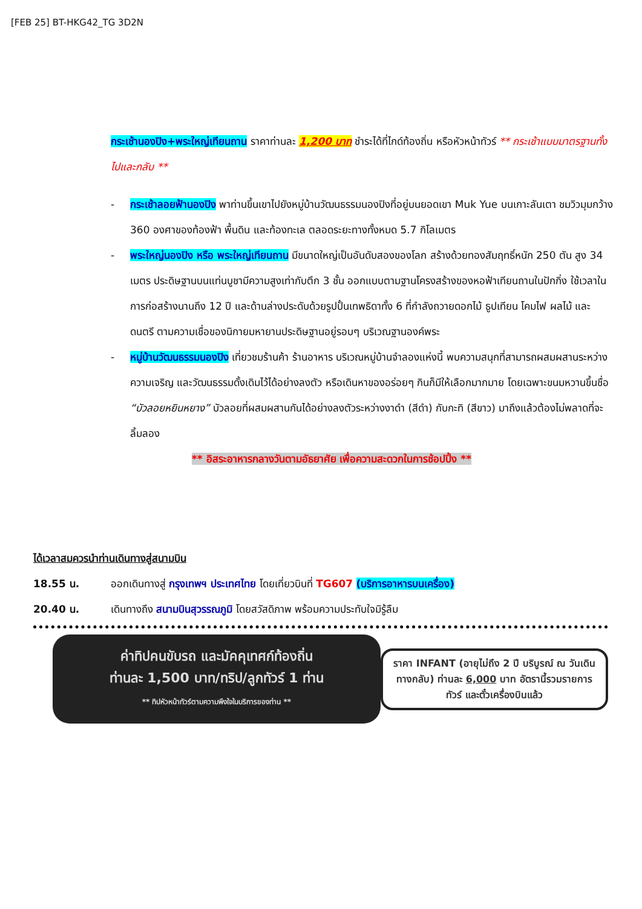[FEB 25] BT-HKG42_TG 3D2N
กระเช้านองปิง+พระใหญ่เทียนถาน ราคาท่านละ 1,200 บาท ชำระได้ที่ไกด์ท้องถิ่น หรือหัวหน้าทัวร์ ** กระเช้าแบบมาตรฐานทั้งไปและกลับ **
- กระเช้าลอยฟ้านองปิง พาท่านขึ้นเขาไปยังหมู่บ้านวัฒนธรรมนองปิงที่อยู่บนยอดเขา Muk Yue บนเกาะลันเตา ชมวิวมุมกว้าง 360 องศาของท้องฟ้า พื้นดิน และท้องทะเล ตลอดระยะทางทั้งหมด 5.7 กิโลเมตร
- พระใหญ่นองปิง หรือ พระใหญ่เทียนถาน มีขนาดใหญ่เป็นอันดับสองของโลก สร้างด้วยทองสัมฤทธิ์หนัก 250 ตัน สูง 34 เมตร ประดิษฐานบนแท่นบูชามีความสูงเท่ากับตึก 3 ชั้น ออกแบบตามฐานโครงสร้างของหอฟ้าเทียนถานในปักกิ่ง ใช้เวลาในการก่อสร้างนานถึง 12 ปี และด้านล่างประดับด้วยรูปปั้นเทพธิดาทั้ง 6 ที่กำลังถวายดอกไม้ ธูปเทียน โคมไฟ ผลไม้ และดนตรี ตามความเชื่อของนิกายมหายานประดิษฐานอยู่รอบๆ บริเวณฐานองค์พระ
- หมู่บ้านวัฒนธรรมนองปิง เที่ยวชมร้านค้า ร้านอาหาร บริเวณหมู่บ้านจำลองแห่งนี้ พบความสนุกที่สามารถผสมผสานระหว่างความเจริญ และวัฒนธรรมดั้งเดิมไว้ได้อย่างลงตัว หรือเดินหาของอร่อยๆ กินก็มีให้เลือกมากมาย โดยเฉพาะขนมหวานขึ้นชื่อ “บัวลอยหยินหยาง” บัวลอยที่ผสมผสานกันได้อย่างลงตัวระหว่างงาดำ (สีดำ) กับกะทิ (สีขาว) มาถึงแล้วต้องไม่พลาดที่จะลิ้มลอง
** อิสระอาหารกลางวันตามอัธยาศัย เพื่อความสะดวกในการช้อปปิ้ง **
ได้เวลาสมควรนำท่านเดินทางสู่สนามบิน
18.55 น. ออกเดินทางสู่ กรุงเทพฯ ประเทศไทย โดยเที่ยวบินที่ TG607 (บริการอาหารบนเครื่อง)
20.40 น. เดินทางถึง สนามบินสุวรรณภูมิ โดยสวัสดิภาพ พร้อมความประทับใจมิรู้ลืม
ค่าทิปคนขับรถ และมัคคุเทศก์ท้องถิ่น
ท่านละ 1,500 บาท/ทริป/ลูกทัวร์ 1 ท่าน
** ทิปหัวหน้าทัวร์ตามความพึงใจในบริการของท่าน **
ราคา INFANT (อายุไม่ถึง 2 ปี บริบูรณ์ ณ วันเดินทางกลับ) ท่านละ 6,000 บาท อัตรานี้รวมรายการทัวร์ และตั๋วเครื่องบินแล้ว